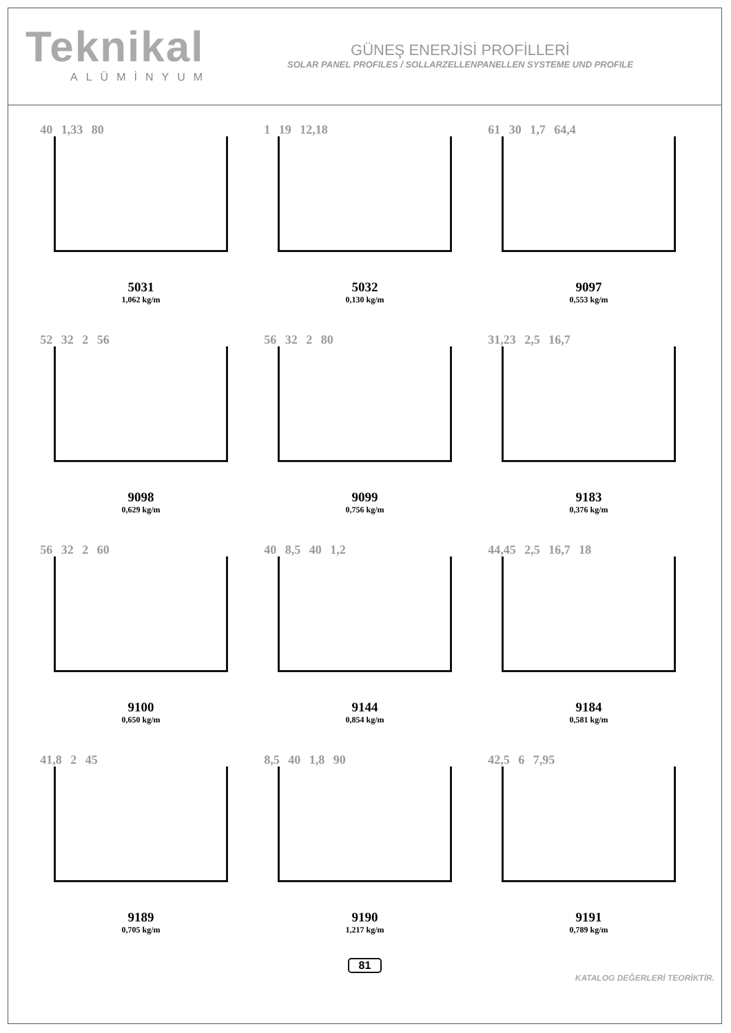Teknikal
ALÜMİNYUM
GÜNEŞ ENERJİSİ PROFİLLERİ
SOLAR PANEL PROFILES / SOLLARZELLENPANELLEN SYSTEME UND PROFILE
40 1,33 80
5031
1,062 kg/m
1 19 12,18
5032
0,130 kg/m
61 30 1,7 64,4
9097
0,553 kg/m
52 32 2 56
9098
0,629 kg/m
56 32 2 80
9099
0,756 kg/m
31,23 2,5 16,7
9183
0,376 kg/m
56 32 2 60
9100
0,650 kg/m
40 8,5 40 1,2
9144
0,854 kg/m
44,45 2,5 16,7 18
9184
0,581 kg/m
41,8 2 45
9189
0,705 kg/m
8,5 40 1,8 90
9190
1,217 kg/m
42,5 6 7,95
9191
0,789 kg/m
81
KATALOG DEĞERLERİ TEORİKTİR.